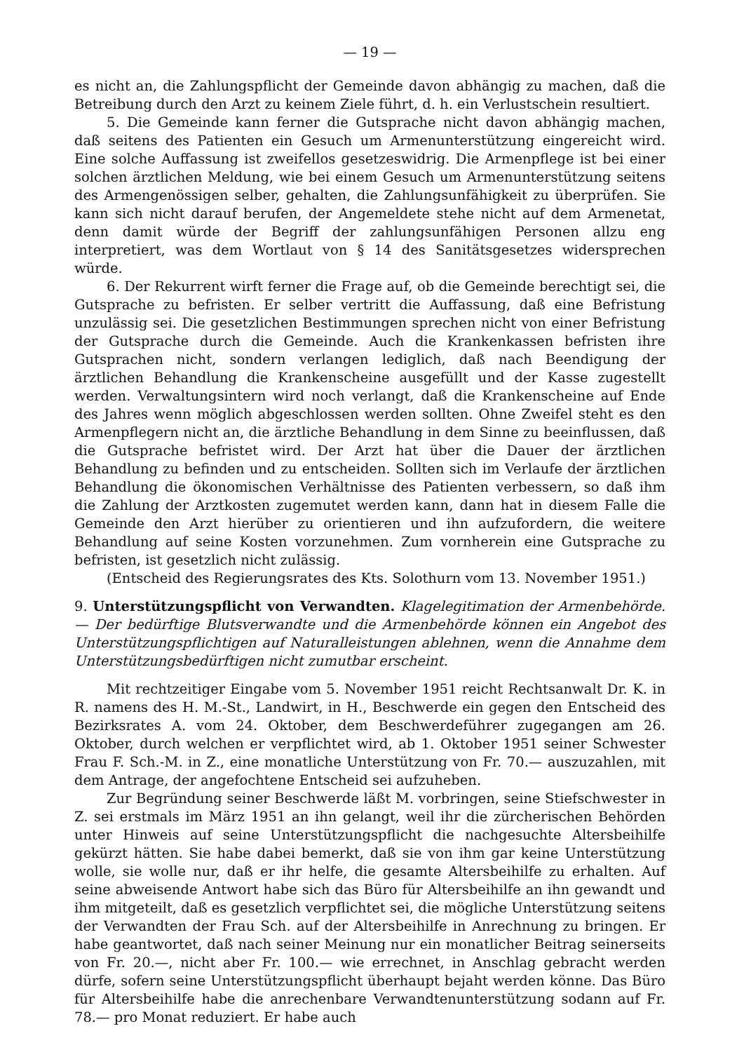— 19 —
es nicht an, die Zahlungspflicht der Gemeinde davon abhängig zu machen, daß die Betreibung durch den Arzt zu keinem Ziele führt, d. h. ein Verlustschein resultiert.
5. Die Gemeinde kann ferner die Gutsprache nicht davon abhängig machen, daß seitens des Patienten ein Gesuch um Armenunterstützung eingereicht wird. Eine solche Auffassung ist zweifellos gesetzeswidrig. Die Armenpflege ist bei einer solchen ärztlichen Meldung, wie bei einem Gesuch um Armenunterstützung seitens des Armengenössigen selber, gehalten, die Zahlungsunfähigkeit zu überprüfen. Sie kann sich nicht darauf berufen, der Angemeldete stehe nicht auf dem Armenetat, denn damit würde der Begriff der zahlungsunfähigen Personen allzu eng interpretiert, was dem Wortlaut von § 14 des Sanitätsgesetzes widersprechen würde.
6. Der Rekurrent wirft ferner die Frage auf, ob die Gemeinde berechtigt sei, die Gutsprache zu befristen. Er selber vertritt die Auffassung, daß eine Befristung unzulässig sei. Die gesetzlichen Bestimmungen sprechen nicht von einer Befristung der Gutsprache durch die Gemeinde. Auch die Krankenkassen befristen ihre Gutsprachen nicht, sondern verlangen lediglich, daß nach Beendigung der ärztlichen Behandlung die Krankenscheine ausgefüllt und der Kasse zugestellt werden. Verwaltungsintern wird noch verlangt, daß die Krankenscheine auf Ende des Jahres wenn möglich abgeschlossen werden sollten. Ohne Zweifel steht es den Armenpflegern nicht an, die ärztliche Behandlung in dem Sinne zu beeinflussen, daß die Gutsprache befristet wird. Der Arzt hat über die Dauer der ärztlichen Behandlung zu befinden und zu entscheiden. Sollten sich im Verlaufe der ärztlichen Behandlung die ökonomischen Verhältnisse des Patienten verbessern, so daß ihm die Zahlung der Arztkosten zugemutet werden kann, dann hat in diesem Falle die Gemeinde den Arzt hierüber zu orientieren und ihn aufzufordern, die weitere Behandlung auf seine Kosten vorzunehmen. Zum vornherein eine Gutsprache zu befristen, ist gesetzlich nicht zulässig.
(Entscheid des Regierungsrates des Kts. Solothurn vom 13. November 1951.)
9. Unterstützungspflicht von Verwandten. Klagelegitimation der Armenbehörde. — Der bedürftige Blutsverwandte und die Armenbehörde können ein Angebot des Unterstützungspflichtigen auf Naturalleistungen ablehnen, wenn die Annahme dem Unterstützungsbedürftigen nicht zumutbar erscheint.
Mit rechtzeitiger Eingabe vom 5. November 1951 reicht Rechtsanwalt Dr. K. in R. namens des H. M.-St., Landwirt, in H., Beschwerde ein gegen den Entscheid des Bezirksrates A. vom 24. Oktober, dem Beschwerdeführer zugegangen am 26. Oktober, durch welchen er verpflichtet wird, ab 1. Oktober 1951 seiner Schwester Frau F. Sch.-M. in Z., eine monatliche Unterstützung von Fr. 70.— auszuzahlen, mit dem Antrage, der angefochtene Entscheid sei aufzuheben.
Zur Begründung seiner Beschwerde läßt M. vorbringen, seine Stiefschwester in Z. sei erstmals im März 1951 an ihn gelangt, weil ihr die zürcherischen Behörden unter Hinweis auf seine Unterstützungspflicht die nachgesuchte Altersbeihilfe gekürzt hätten. Sie habe dabei bemerkt, daß sie von ihm gar keine Unterstützung wolle, sie wolle nur, daß er ihr helfe, die gesamte Altersbeihilfe zu erhalten. Auf seine abweisende Antwort habe sich das Büro für Altersbeihilfe an ihn gewandt und ihm mitgeteilt, daß es gesetzlich verpflichtet sei, die mögliche Unterstützung seitens der Verwandten der Frau Sch. auf der Altersbeihilfe in Anrechnung zu bringen. Er habe geantwortet, daß nach seiner Meinung nur ein monatlicher Beitrag seinerseits von Fr. 20.—, nicht aber Fr. 100.— wie errechnet, in Anschlag gebracht werden dürfe, sofern seine Unterstützungspflicht überhaupt bejaht werden könne. Das Büro für Altersbeihilfe habe die anrechenbare Verwandtenunterstützung sodann auf Fr. 78.— pro Monat reduziert. Er habe auch